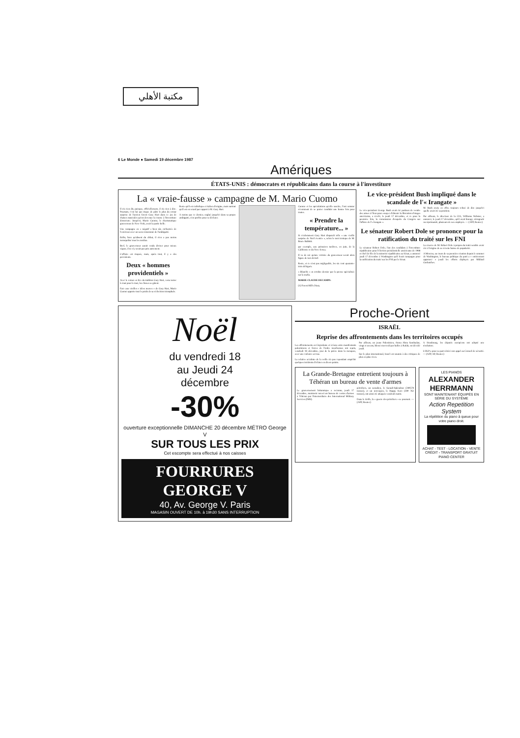مكتبة الأهلي
6 Le Monde ● Samedi 19 décembre 1987
Amériques
ÉTATS-UNIS : démocrates et républicains dans la course à l'investiture
La « vraie-fausse » campagne de M. Mario Cuomo
Il n'a rien dit, puisque, officiellement, il n'a rien à dire. Pourtant, c'est lui qui risque de pâtir le plus du retour surprise de l'ancien favori Gary Hart dans ce jeu de chaises musicales qu'est devenue la course à l'investiture démocrate. Jusqu'ici, Mario Cuomo, le charismatique gouverneur de New-York, avait la partie belle.
Une campagne en « négatif » bien sûr, orchestrée de l'extérieur avec un sens consommé de l'ambiguïté.
Enfin, bien qu'absent du débat, il n'en a pas moins monopolisé tous les médias.
Bref, le gouverneur aurait voulu diviser pour mieux régner, il ne s'y serait pas pris autrement.
L'affaire est risquée, mais, après tout, il y a des précédents.
Deux « hommes providentiels »
Avec le retour en lice du trublion Gary Hart, venu tenter le tout pour le tout, les choses se gâtent.
Face aux vieilles « idées neuves » de Gary Hart, Mario Cuomo apporte tout le poids de sa réélection triomphale.
Reste qu'il est catholique et italien d'origine, mais surtout qu'il est en retard par rapport à M. Gary Hart.
A moins que ce dernier, englué jusqu'ici dans sa propre ambiguïté, n'en profite pour se déclarer.
Cuomo et les spéculations qu'elle suscite, l'ont sommé récemment de se porter candidat une bonne fois pour toutes.
« Prendre la température... »
Si évidemment Gary Hart disparaît telle « une vieille surprise de Noël éventée », selon le mot ironique de M. Bruce Babbitt.
par exemple, aux primaires tardives, en juin, de la Californie et du New-Jersey.
Il va de soi qu'une victoire du gouverneur serait alors figure de test décisif.
Reste, et ce n'est pas négligeable, les six cent quarante-trois délégués.
« Blanchi » en octobre dernier par la presse spécialisée sur la mafia.
MARIE-CLAUDE DECAMPS.
(1) Forest Hill's Diary.
Le vice-président Bush impliqué dans le scandale de l'« Irangate »
Le vice-président George Bush avait été partisan de vendre des armes à l'Iran pour essayer d'obtenir la libération d'otages américains, a révélé, le jeudi 17 décembre, et ce pour la première fois, la commission d'enquête du Congrès sur l'affaire de l'« Irangate ».
M. Bush avait, en effet, toujours refusé de dire jusqu'ici quelle avait été sa position.
Par ailleurs, le directeur de la CIA, Williams Webster, a annoncé, le jeudi 17 décembre, qu'il avait limogé, rétrogradé ou réprimandé, plusieurs de ses employés. — (AFP, Reuter.)
Le sénateur Robert Dole se prononce pour la ratification du traité sur les FNI
Le sénateur Robert Dole, l'un des candidats à l'investiture républicaine pour l'élection présidentielle américaine de 1988 et chef de file de la minorité républicaine au Sénat, a annoncé jeudi 17 décembre à Washington qu'il ferait campagne pour la ratification du traité sur les FNI par le Sénat.
La réserve de M. Robert Dole à propos du traité semble avoir été à l'origine de sa récente baisse de popularité.
A Moscou, au cours de sa première réunion depuis le sommet de Washington, le bureau politique du parti a « entièrement approuvé » jeudi les efforts déployés par Mikhaïl Gorbatchev.
Noël
du vendredi 18
au Jeudi 24
décembre
-30%
ouverture exceptionnelle DIMANCHE 20 décembre MÉTRO George V
SUR TOUS LES PRIX
Cet escompte sera effectué à nos caisses
FOURRURES GEORGE V
40, Av. George V. Paris
MAGASIN OUVERT DE 10h. à 19h30 SANS INTERRUPTION
Proche-Orient
ISRAËL
Reprise des affrontements dans les territoires occupés
Les affrontements en Cisjordanie et à Gaza entre manifestants palestiniens et forces de l'ordre israéliennes ont repris, vendredi 18 décembre, jour de la prière dans la mosquée, avec une violence accrue.
La relative accalmie de la veille n'a pas cependant empêché quelques incidents d'éclater en divers points.
Par ailleurs, un jeune Palestinien, Atona Abou Samhadan, vingt et un ans, blessé mercredi par balles à Rafah, est décédé jeudi.
Sur le plan international, Israël est soumis à des critiques de plus en plus vives.
A Strasbourg, les députés européens ont adopté une résolution.
L'OLP a pour sa part réitéré son appel au Conseil de sécurité. — (AFP, AP, Reuter.)
La Grande-Bretagne entretient toujours à Téhéran un bureau de vente d'armes
Le gouvernement britannique a reconnu, jeudi 17 décembre, maintenir ouvert un bureau de ventes d'armes à Téhéran par l'intermédiaire des International Military Services (IMS).
pétroliers, un saoudien, le Saoudi-Splendour (280578 tonnes), et un norvégien, le Happy Kavi (280 762 tonnes), ont ainsi été attaqués vendredi matin.
Dans le Golfe, la « guerre des pétroliers » se poursuit. — (AFP, Reuter.)
LES PIANOS
ALEXANDER HERRMANN
SONT MAINTENANT ÉQUIPÉS EN SÉRIE DU SYSTÈME
Action Repetition System
La répétition du piano à queue pour votre piano droit.
ACHAT - TEST - LOCATION - VENTE CRÉDIT - TRANSPORT GRATUIT
PIANO CENTER